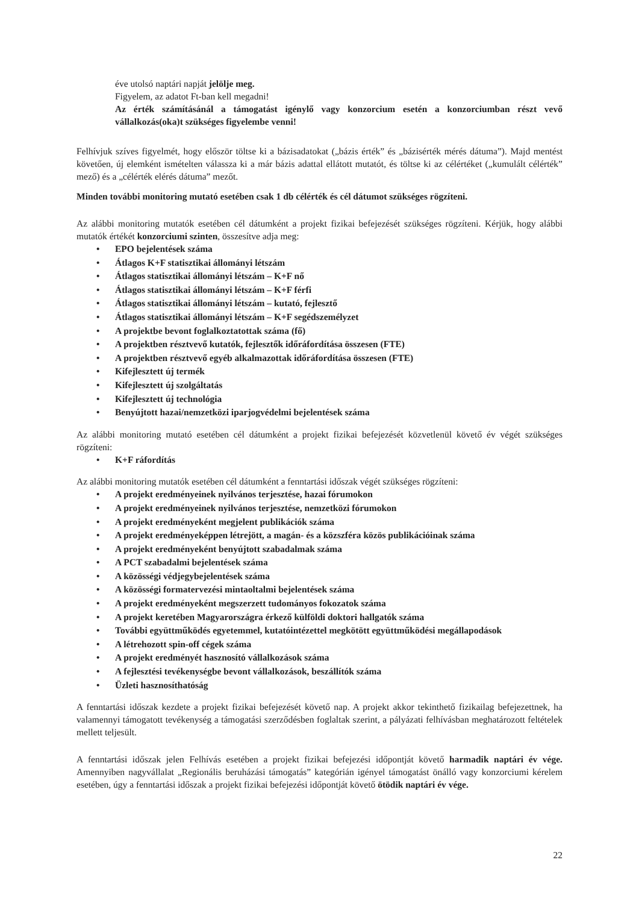éve utolsó naptári napját jelölje meg.
Figyelem, az adatot Ft-ban kell megadni!
Az érték számításánál a támogatást igénylő vagy konzorcium esetén a konzorciumban részt vevő vállalkozás(oka)t szükséges figyelembe venni!
Felhívjuk szíves figyelmét, hogy először töltse ki a bázisadatokat („bázis érték” és „bázisérték mérés dátuma”). Majd mentést követően, új elemként ismételten válassza ki a már bázis adattal ellátott mutatót, és töltse ki az célértéket („kumulált célérték” mező) és a „célérték elérés dátuma” mezőt.
Minden további monitoring mutató esetében csak 1 db célérték és cél dátumot szükséges rögzíteni.
Az alábbi monitoring mutatók esetében cél dátumként a projekt fizikai befejezését szükséges rögzíteni. Kérjük, hogy alábbi mutatók értékét konzorciumi szinten, összesítve adja meg:
• EPO bejelentések száma
• Átlagos K+F statisztikai állományi létszám
• Átlagos statisztikai állományi létszám – K+F nő
• Átlagos statisztikai állományi létszám – K+F férfi
• Átlagos statisztikai állományi létszám – kutató, fejlesztő
• Átlagos statisztikai állományi létszám – K+F segédszemélyzet
• A projektbe bevont foglalkoztatottak száma (fő)
• A projektben résztvevő kutatók, fejlesztők időráfordítása összesen (FTE)
• A projektben résztvevő egyéb alkalmazottak időráfordítása összesen (FTE)
• Kifejlesztett új termék
• Kifejlesztett új szolgáltatás
• Kifejlesztett új technológia
• Benyújtott hazai/nemzetközi iparjogvédelmi bejelentések száma
Az alábbi monitoring mutató esetében cél dátumként a projekt fizikai befejezését közvetlenül követő év végét szükséges rögzíteni:
• K+F ráfordítás
Az alábbi monitoring mutatók esetében cél dátumként a fenntartási időszak végét szükséges rögzíteni:
• A projekt eredményeinek nyilvános terjesztése, hazai fórumokon
• A projekt eredményeinek nyilvános terjesztése, nemzetközi fórumokon
• A projekt eredményeként megjelent publikációk száma
• A projekt eredményeképpen létrejött, a magán- és a közszféra közös publikációinak száma
• A projekt eredményeként benyújtott szabadalmak száma
• A PCT szabadalmi bejelentések száma
• A közösségi védjegybejelentések száma
• A közösségi formatervezési mintaoltalmi bejelentések száma
• A projekt eredményeként megszerzett tudományos fokozatok száma
• A projekt keretében Magyarországra érkező külföldi doktori hallgatók száma
• További együttműködés egyetemmel, kutatóintézettel megkötött együttműködési megállapodások
• A létrehozott spin-off cégek száma
• A projekt eredményét hasznosító vállalkozások száma
• A fejlesztési tevékenységbe bevont vállalkozások, beszállítók száma
• Üzleti hasznosíthatóság
A fenntartási időszak kezdete a projekt fizikai befejezését követő nap. A projekt akkor tekinthető fizikailag befejezettnek, ha valamennyi támogatott tevékenység a támogatási szerződésben foglaltak szerint, a pályázati felhívásban meghatározott feltételek mellett teljesült.
A fenntartási időszak jelen Felhívás esetében a projekt fizikai befejezési időpontját követő harmadik naptári év vége. Amennyiben nagyvállalat „Regionális beruházási támogatás” kategórián igényel támogatást önálló vagy konzorciumi kérelem esetében, úgy a fenntartási időszak a projekt fizikai befejezési időpontját követő ötödik naptári év vége.
22